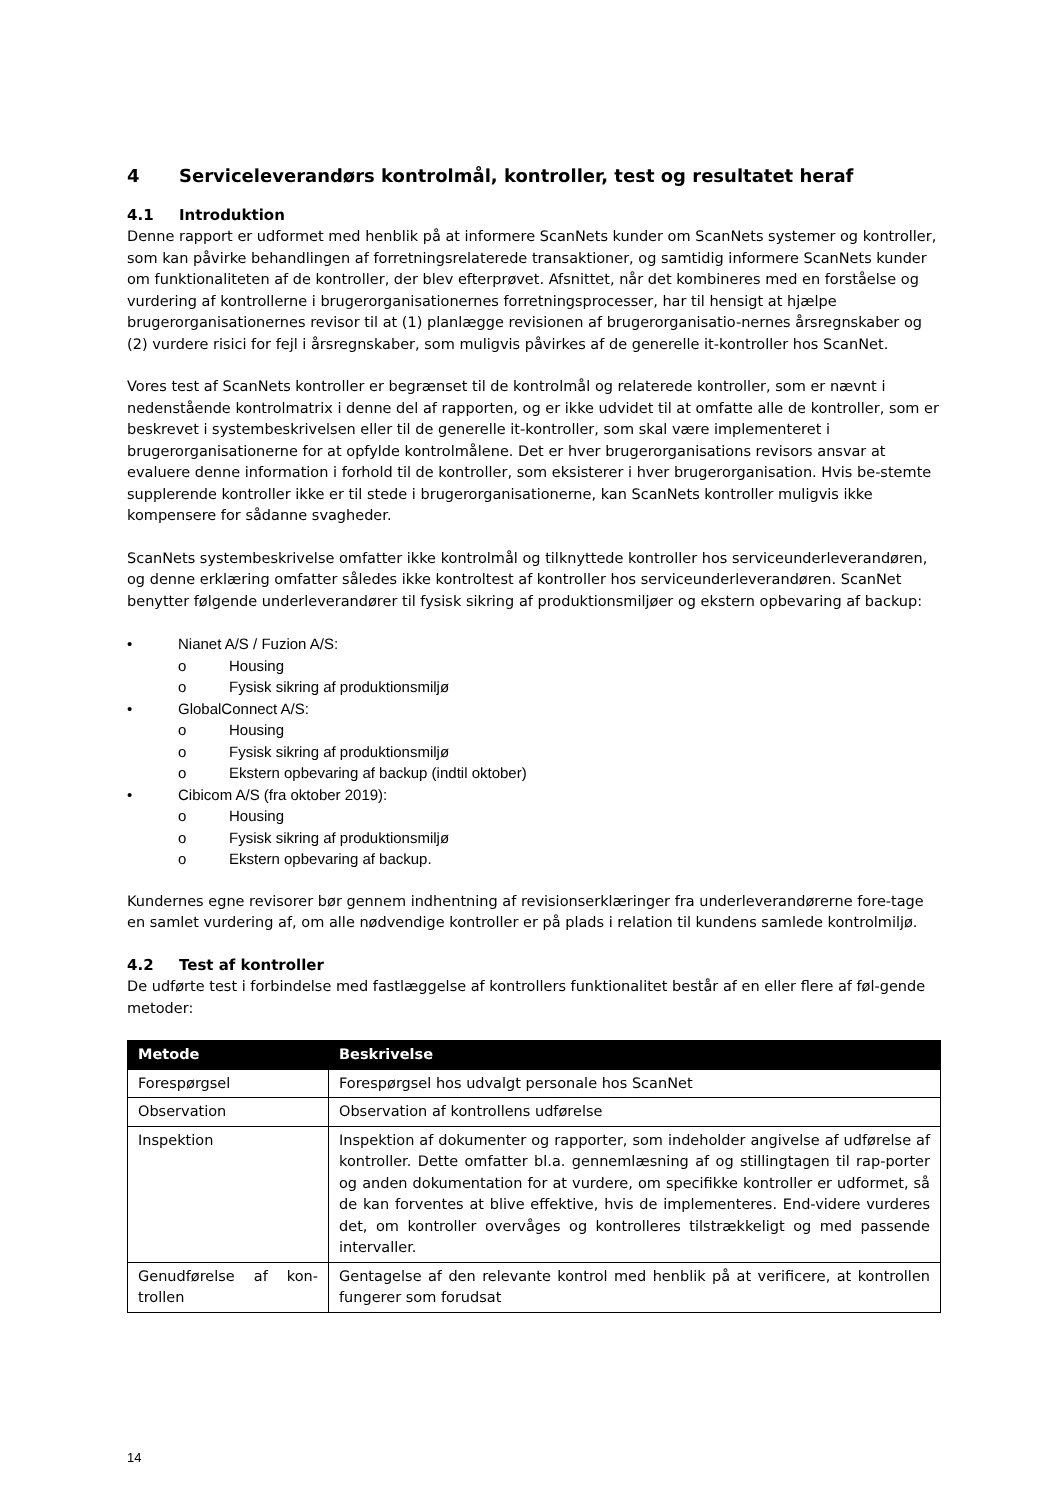4 Serviceleverandørs kontrolmål, kontroller, test og resultatet heraf
4.1 Introduktion
Denne rapport er udformet med henblik på at informere ScanNets kunder om ScanNets systemer og kontroller, som kan påvirke behandlingen af forretningsrelaterede transaktioner, og samtidig informere ScanNets kunder om funktionaliteten af de kontroller, der blev efterprøvet. Afsnittet, når det kombineres med en forståelse og vurdering af kontrollerne i brugerorganisationernes forretningsprocesser, har til hensigt at hjælpe brugerorganisationernes revisor til at (1) planlægge revisionen af brugerorganisatio-nernes årsregnskaber og (2) vurdere risici for fejl i årsregnskaber, som muligvis påvirkes af de generelle it-kontroller hos ScanNet.
Vores test af ScanNets kontroller er begrænset til de kontrolmål og relaterede kontroller, som er nævnt i nedenstående kontrolmatrix i denne del af rapporten, og er ikke udvidet til at omfatte alle de kontroller, som er beskrevet i systembeskrivelsen eller til de generelle it-kontroller, som skal være implementeret i brugerorganisationerne for at opfylde kontrolmålene. Det er hver brugerorganisations revisors ansvar at evaluere denne information i forhold til de kontroller, som eksisterer i hver brugerorganisation. Hvis be-stemte supplerende kontroller ikke er til stede i brugerorganisationerne, kan ScanNets kontroller muligvis ikke kompensere for sådanne svagheder.
ScanNets systembeskrivelse omfatter ikke kontrolmål og tilknyttede kontroller hos serviceunderleverandøren, og denne erklæring omfatter således ikke kontroltest af kontroller hos serviceunderleverandøren. ScanNet benytter følgende underleverandører til fysisk sikring af produktionsmiljøer og ekstern opbevaring af backup:
• Nianet A/S / Fuzion A/S:
o Housing
o Fysisk sikring af produktionsmiljø
• GlobalConnect A/S:
o Housing
o Fysisk sikring af produktionsmiljø
o Ekstern opbevaring af backup (indtil oktober)
• Cibicom A/S (fra oktober 2019):
o Housing
o Fysisk sikring af produktionsmiljø
o Ekstern opbevaring af backup.
Kundernes egne revisorer bør gennem indhentning af revisionserklæringer fra underleverandørerne fore-tage en samlet vurdering af, om alle nødvendige kontroller er på plads i relation til kundens samlede kontrolmiljø.
4.2 Test af kontroller
De udførte test i forbindelse med fastlæggelse af kontrollers funktionalitet består af en eller flere af føl-gende metoder:
| Metode | Beskrivelse |
| --- | --- |
| Forespørgsel | Forespørgsel hos udvalgt personale hos ScanNet |
| Observation | Observation af kontrollens udførelse |
| Inspektion | Inspektion af dokumenter og rapporter, som indeholder angivelse af udførelse af kontroller. Dette omfatter bl.a. gennemlæsning af og stillingtagen til rap-porter og anden dokumentation for at vurdere, om specifikke kontroller er udformet, så de kan forventes at blive effektive, hvis de implementeres. End-videre vurderes det, om kontroller overvåges og kontrolleres tilstrækkeligt og med passende intervaller. |
| Genudførelse af kon-trollen | Gentagelse af den relevante kontrol med henblik på at verificere, at kontrollen fungerer som forudsat |
14